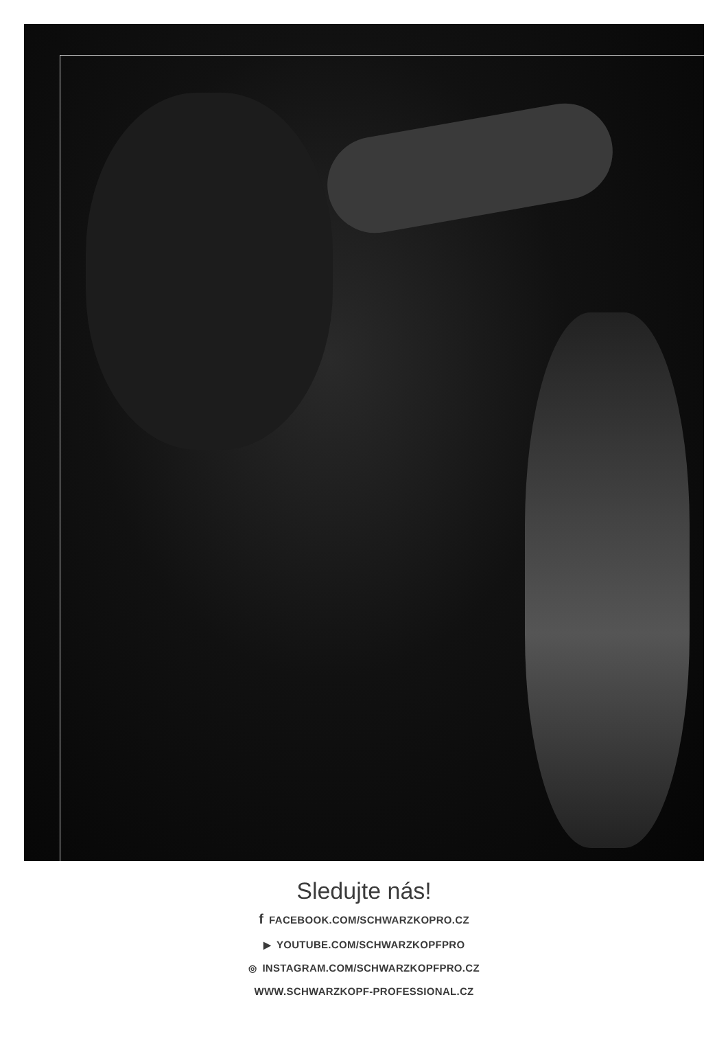Sledujte nás!
f FACEBOOK.COM/SCHWARZKOPRO.CZ
▶ YOUTUBE.COM/SCHWARZKOPFPRO
◎ INSTAGRAM.COM/SCHWARZKOPFPRO.CZ
WWW.SCHWARZKOPF-PROFESSIONAL.CZ